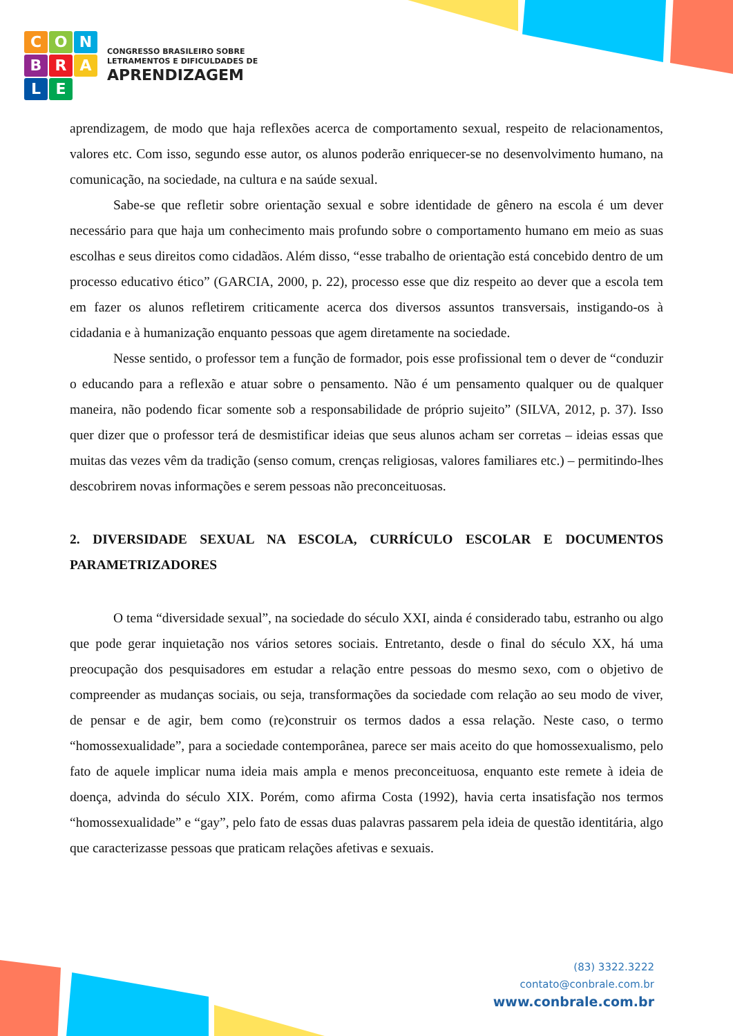CONBRALE
CONGRESSO BRASILEIRO SOBRE
LETRAMENTOS E DIFICULDADES DE
APRENDIZAGEM
aprendizagem, de modo que haja reflexões acerca de comportamento sexual, respeito de relacionamentos, valores etc. Com isso, segundo esse autor, os alunos poderão enriquecer-se no desenvolvimento humano, na comunicação, na sociedade, na cultura e na saúde sexual.
Sabe-se que refletir sobre orientação sexual e sobre identidade de gênero na escola é um dever necessário para que haja um conhecimento mais profundo sobre o comportamento humano em meio as suas escolhas e seus direitos como cidadãos. Além disso, “esse trabalho de orientação está concebido dentro de um processo educativo ético” (GARCIA, 2000, p. 22), processo esse que diz respeito ao dever que a escola tem em fazer os alunos refletirem criticamente acerca dos diversos assuntos transversais, instigando-os à cidadania e à humanização enquanto pessoas que agem diretamente na sociedade.
Nesse sentido, o professor tem a função de formador, pois esse profissional tem o dever de “conduzir o educando para a reflexão e atuar sobre o pensamento. Não é um pensamento qualquer ou de qualquer maneira, não podendo ficar somente sob a responsabilidade de próprio sujeito” (SILVA, 2012, p. 37). Isso quer dizer que o professor terá de desmistificar ideias que seus alunos acham ser corretas – ideias essas que muitas das vezes vêm da tradição (senso comum, crenças religiosas, valores familiares etc.) – permitindo-lhes descobrirem novas informações e serem pessoas não preconceituosas.
2. DIVERSIDADE SEXUAL NA ESCOLA, CURRÍCULO ESCOLAR E DOCUMENTOS PARAMETRIZADORES
O tema “diversidade sexual”, na sociedade do século XXI, ainda é considerado tabu, estranho ou algo que pode gerar inquietação nos vários setores sociais. Entretanto, desde o final do século XX, há uma preocupação dos pesquisadores em estudar a relação entre pessoas do mesmo sexo, com o objetivo de compreender as mudanças sociais, ou seja, transformações da sociedade com relação ao seu modo de viver, de pensar e de agir, bem como (re)construir os termos dados a essa relação. Neste caso, o termo “homossexualidade”, para a sociedade contemporânea, parece ser mais aceito do que homossexualismo, pelo fato de aquele implicar numa ideia mais ampla e menos preconceituosa, enquanto este remete à ideia de doença, advinda do século XIX. Porém, como afirma Costa (1992), havia certa insatisfação nos termos “homossexualidade” e “gay”, pelo fato de essas duas palavras passarem pela ideia de questão identitária, algo que caracterizasse pessoas que praticam relações afetivas e sexuais.
(83) 3322.3222
contato@conbrale.com.br
www.conbrale.com.br